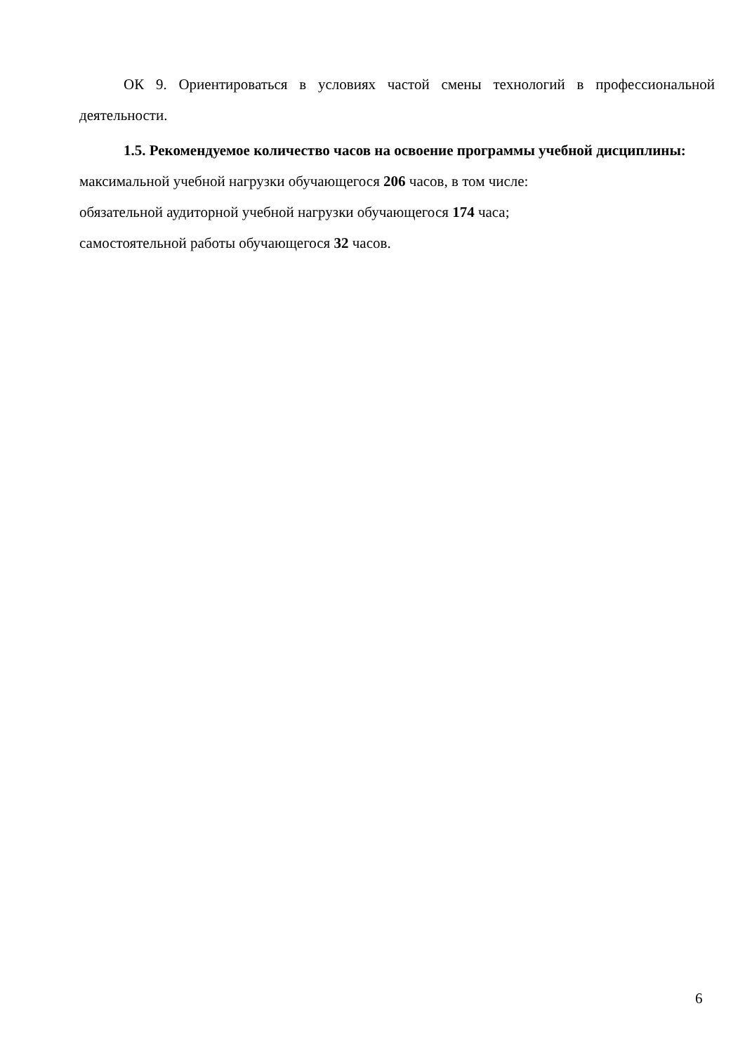ОК 9. Ориентироваться в условиях частой смены технологий в профессиональной деятельности.
1.5. Рекомендуемое количество часов на освоение программы учебной дисциплины:
максимальной учебной нагрузки обучающегося 206 часов, в том числе:
обязательной аудиторной учебной нагрузки обучающегося 174 часа;
самостоятельной работы обучающегося 32 часов.
6